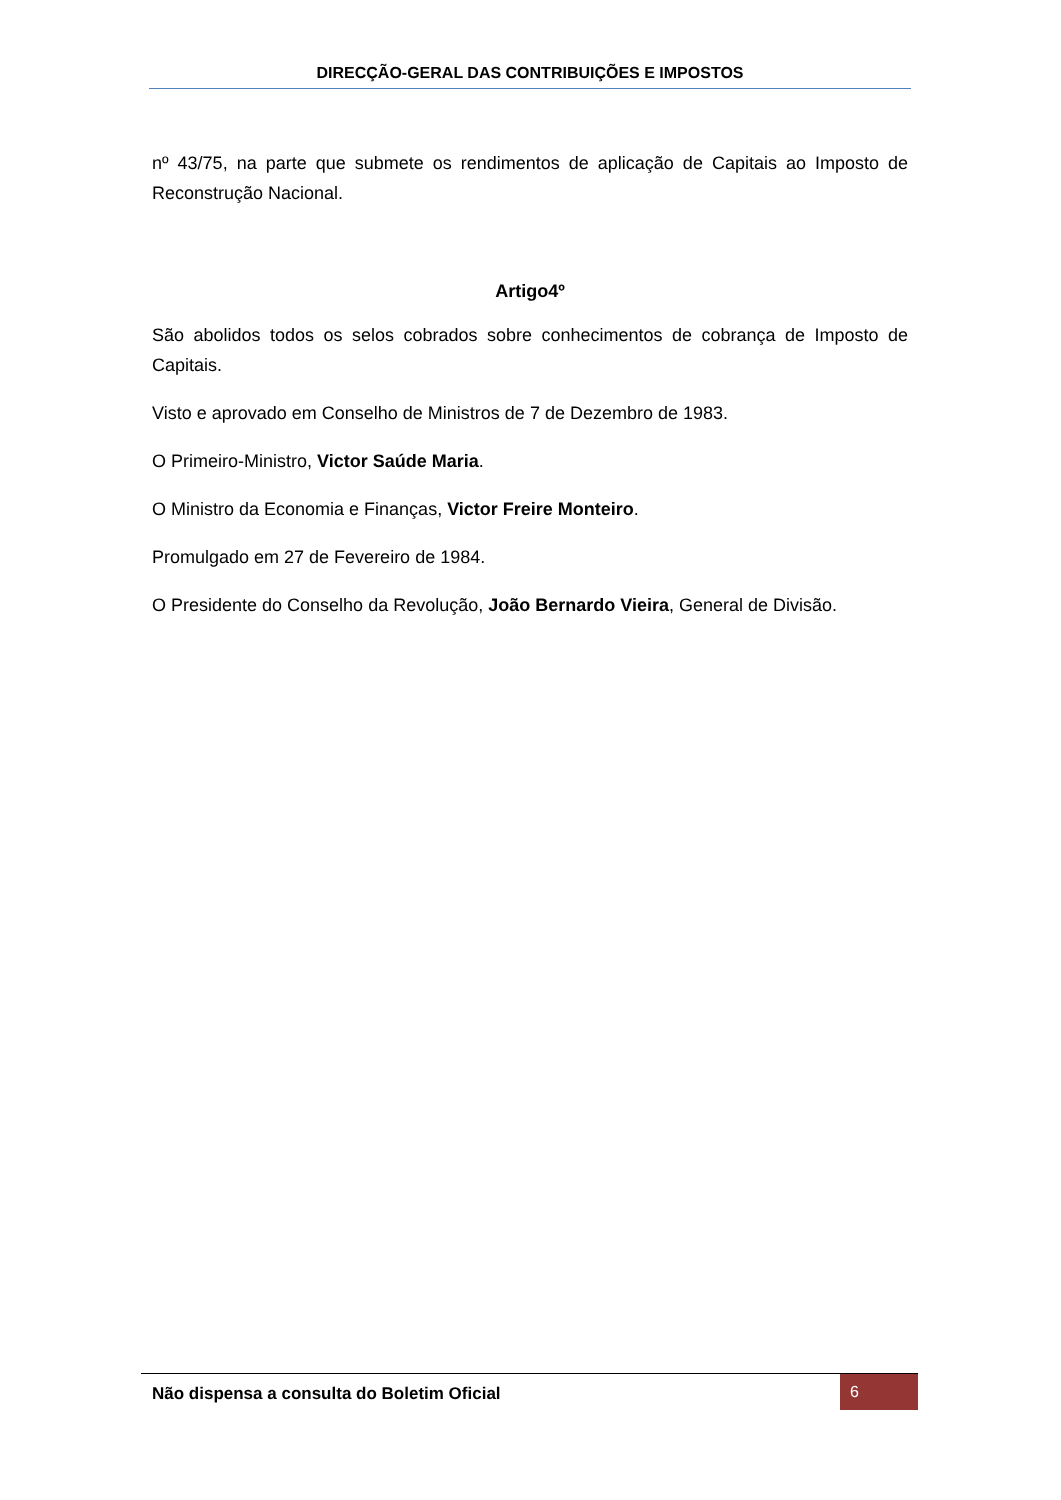DIRECÇÃO-GERAL DAS CONTRIBUIÇÕES E IMPOSTOS
nº 43/75, na parte que submete os rendimentos de aplicação de Capitais ao Imposto de Reconstrução Nacional.
Artigo4º
São abolidos todos os selos cobrados sobre conhecimentos de cobrança de Imposto de Capitais.
Visto e aprovado em Conselho de Ministros de 7 de Dezembro de 1983.
O Primeiro-Ministro, Victor Saúde Maria.
O Ministro da Economia e Finanças, Victor Freire Monteiro.
Promulgado em 27 de Fevereiro de 1984.
O Presidente do Conselho da Revolução, João Bernardo Vieira, General de Divisão.
Não dispensa a consulta do Boletim Oficial
6